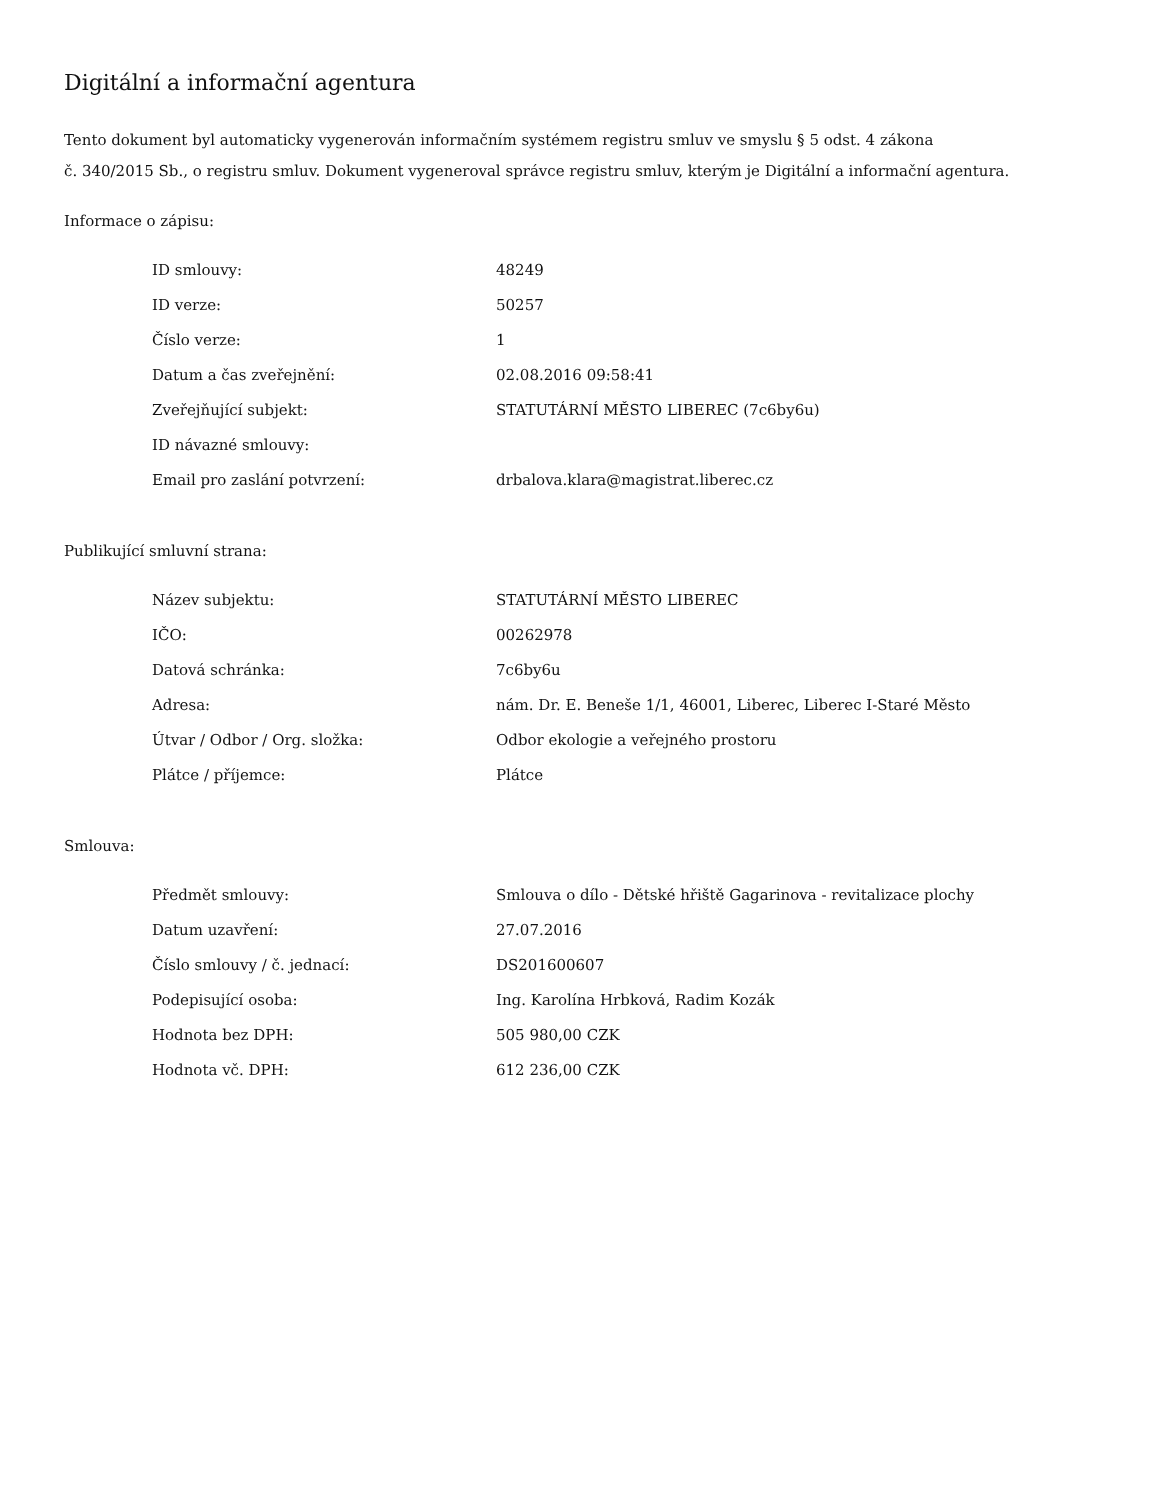Digitální a informační agentura
Tento dokument byl automaticky vygenerován informačním systémem registru smluv ve smyslu § 5 odst. 4 zákona
č. 340/2015 Sb., o registru smluv. Dokument vygeneroval správce registru smluv, kterým je Digitální a informační agentura.
Informace o zápisu:
| ID smlouvy: | 48249 |
| ID verze: | 50257 |
| Číslo verze: | 1 |
| Datum a čas zveřejnění: | 02.08.2016 09:58:41 |
| Zveřejňující subjekt: | STATUTÁRNÍ MĚSTO LIBEREC (7c6by6u) |
| ID návazné smlouvy: | |
| Email pro zaslání potvrzení: | drbalova.klara@magistrat.liberec.cz |
Publikující smluvní strana:
| Název subjektu: | STATUTÁRNÍ MĚSTO LIBEREC |
| IČO: | 00262978 |
| Datová schránka: | 7c6by6u |
| Adresa: | nám. Dr. E. Beneše 1/1, 46001, Liberec, Liberec I-Staré Město |
| Útvar / Odbor / Org. složka: | Odbor ekologie a veřejného prostoru |
| Plátce / příjemce: | Plátce |
Smlouva:
| Předmět smlouvy: | Smlouva o dílo - Dětské hřiště Gagarinova - revitalizace plochy |
| Datum uzavření: | 27.07.2016 |
| Číslo smlouvy / č. jednací: | DS201600607 |
| Podepisující osoba: | Ing. Karolína Hrbková, Radim Kozák |
| Hodnota bez DPH: | 505 980,00 CZK |
| Hodnota vč. DPH: | 612 236,00 CZK |